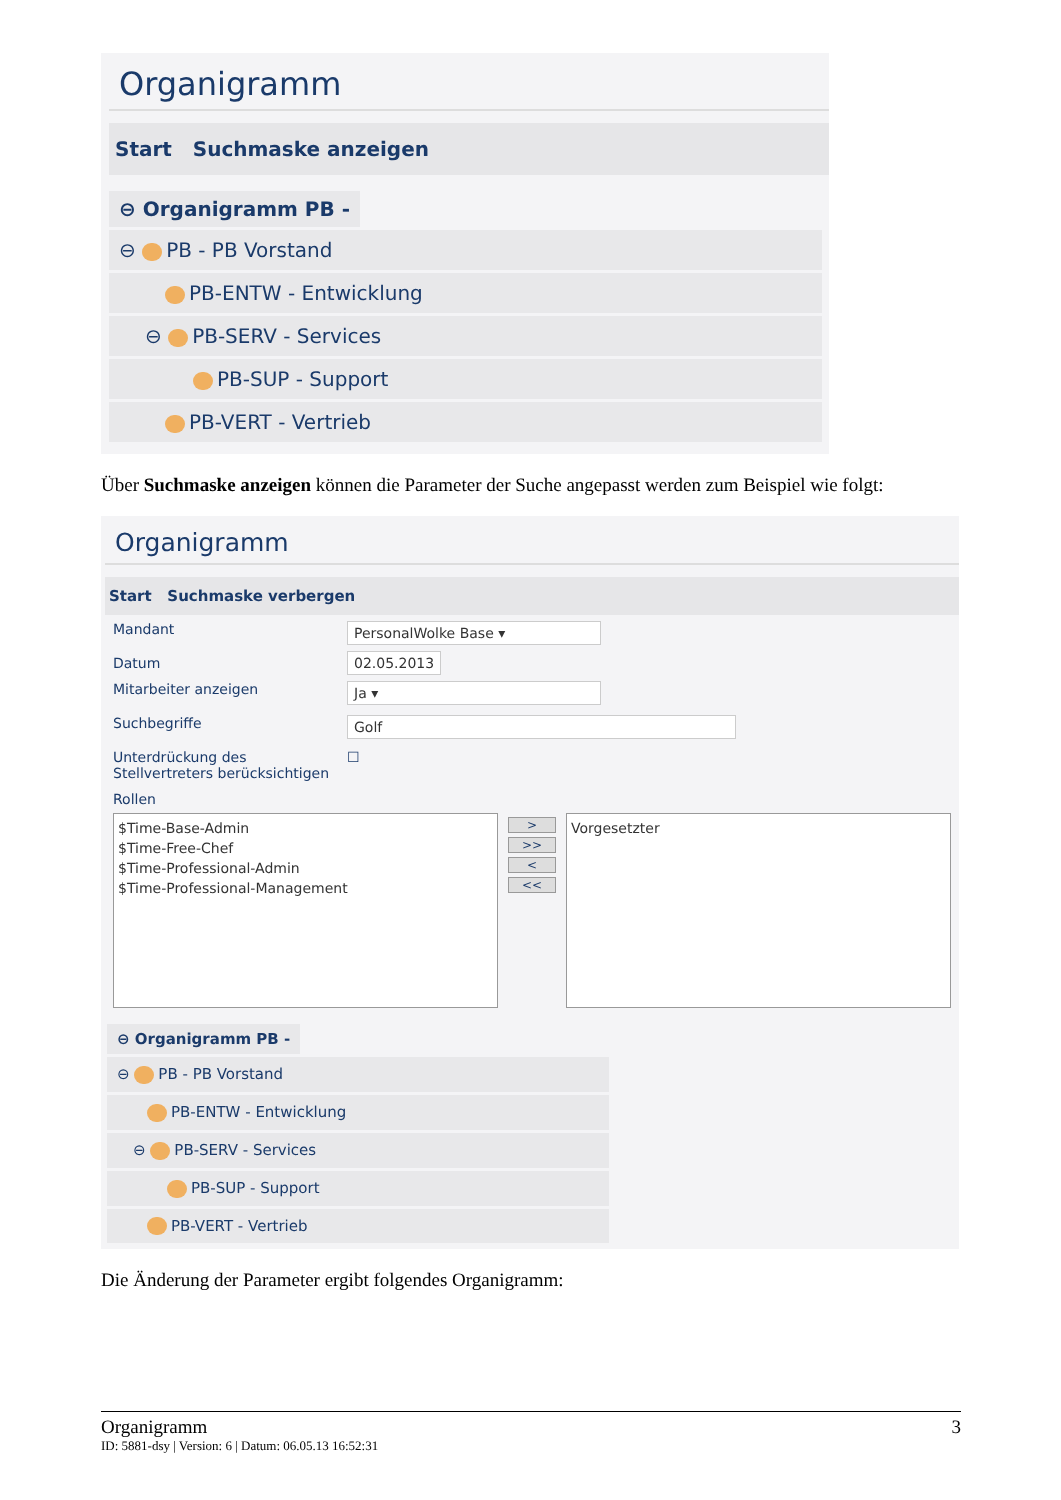Organigramm
Start Suchmaske anzeigen
⊖ Organigramm PB -
⊖ PB - PB Vorstand
PB-ENTW - Entwicklung
⊖ PB-SERV - Services
PB-SUP - Support
PB-VERT - Vertrieb
Über Suchmaske anzeigen können die Parameter der Suche angepasst werden zum Beispiel wie folgt:
Organigramm
Start Suchmaske verbergen
| Mandant | PersonalWolke Base ▾ |
| Datum | 02.05.2013 |
| Mitarbeiter anzeigen | Ja ▾ |
| Suchbegriffe | Golf |
| Unterdrückung des Stellvertreters berücksichtigen | ☐ |
| Rollen | |
$Time-Base-Admin
$Time-Free-Chef
$Time-Professional-Admin
$Time-Professional-Management
>
>>
<
<<
Vorgesetzter
⊖ Organigramm PB -
⊖ PB - PB Vorstand
PB-ENTW - Entwicklung
⊖ PB-SERV - Services
PB-SUP - Support
PB-VERT - Vertrieb
Die Änderung der Parameter ergibt folgendes Organigramm:
Organigramm 3
ID: 5881-dsy | Version: 6 | Datum: 06.05.13 16:52:31